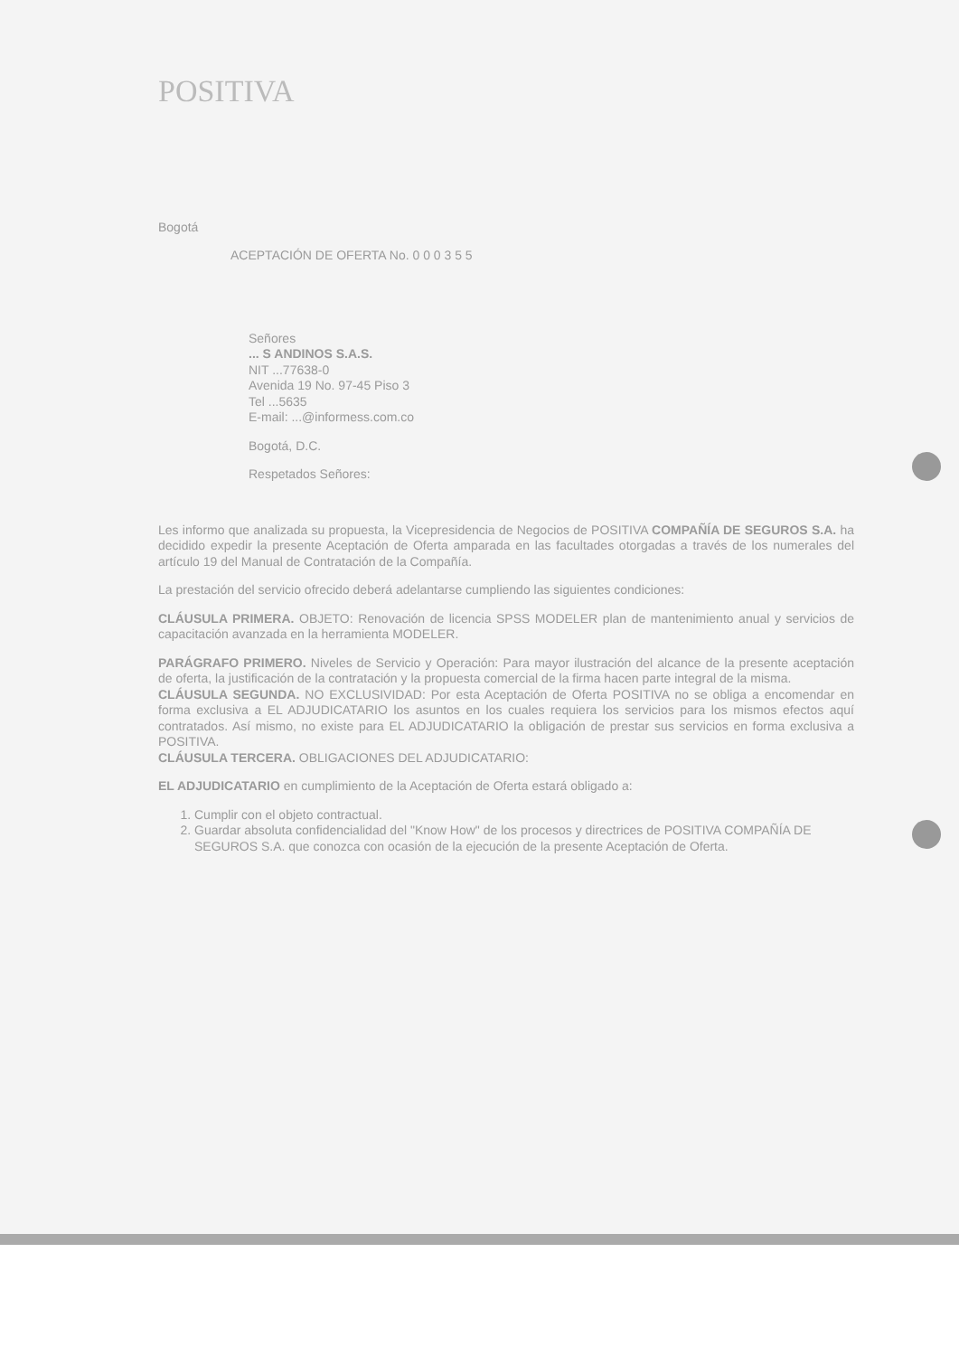POSITIVA
Bogotá
ACEPTACIÓN DE OFERTA No. 0 0 0 3 5 5
Señores
... S ANDINOS S.A.S.
NIT ...77638-0
Avenida 19 No. 97-45 Piso 3
Tel ...5635
E-mail: ...@informess.com.co
Bogotá, D.C.
Respetados Señores:
Les informo que analizada su propuesta, la Vicepresidencia de Negocios de POSITIVA COMPAÑÍA DE SEGUROS S.A. ha decidido expedir la presente Aceptación de Oferta amparada en las facultades otorgadas a través de los numerales del artículo 19 del Manual de Contratación de la Compañía.
La prestación del servicio ofrecido deberá adelantarse cumpliendo las siguientes condiciones:
CLÁUSULA PRIMERA. OBJETO: Renovación de licencia SPSS MODELER plan de mantenimiento anual y servicios de capacitación avanzada en la herramienta MODELER.
PARÁGRAFO PRIMERO. Niveles de Servicio y Operación: Para mayor ilustración del alcance de la presente aceptación de oferta, la justificación de la contratación y la propuesta comercial de la firma hacen parte integral de la misma.
CLÁUSULA SEGUNDA. NO EXCLUSIVIDAD: Por esta Aceptación de Oferta POSITIVA no se obliga a encomendar en forma exclusiva a EL ADJUDICATARIO los asuntos en los cuales requiera los servicios para los mismos efectos aquí contratados. Así mismo, no existe para EL ADJUDICATARIO la obligación de prestar sus servicios en forma exclusiva a POSITIVA.
CLÁUSULA TERCERA. OBLIGACIONES DEL ADJUDICATARIO:
EL ADJUDICATARIO en cumplimiento de la Aceptación de Oferta estará obligado a:
1. Cumplir con el objeto contractual.
2. Guardar absoluta confidencialidad del "Know How" de los procesos y directrices de POSITIVA COMPAÑÍA DE SEGUROS S.A. que conozca con ocasión de la ejecución de la presente Aceptación de Oferta.